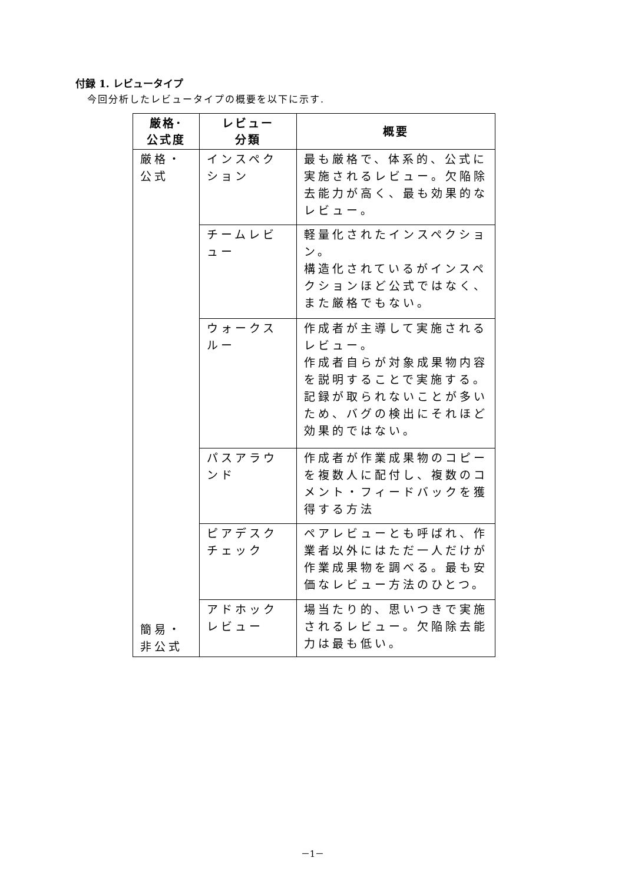付録 1. レビュータイプ
今回分析したレビュータイプの概要を以下に示す.
| 厳格･ 公式度 | レビュー 分類 | 概要 |
| --- | --- | --- |
| 厳格・ 公式 簡易・ 非公式 | インスペクション | 最も厳格で、体系的、公式に実施されるレビュー。欠陥除去能力が高く、最も効果的なレビュー。 |
| | チームレビュー | 軽量化されたインスペクション。 構造化されているがインスペクションほど公式ではなく、また厳格でもない。 |
| | ウォークスルー | 作成者が主導して実施されるレビュー。 作成者自らが対象成果物内容を説明することで実施する。 記録が取られないことが多いため、バグの検出にそれほど効果的ではない。 |
| | パスアラウンド | 作成者が作業成果物のコピーを複数人に配付し、複数のコメント・フィードバックを獲得する方法 |
| | ピアデスクチェック | ペアレビューとも呼ばれ、作業者以外にはただ一人だけが作業成果物を調べる。最も安価なレビュー方法のひとつ。 |
| | アドホックレビュー | 場当たり的、思いつきで実施されるレビュー。欠陥除去能力は最も低い。 |
－1－